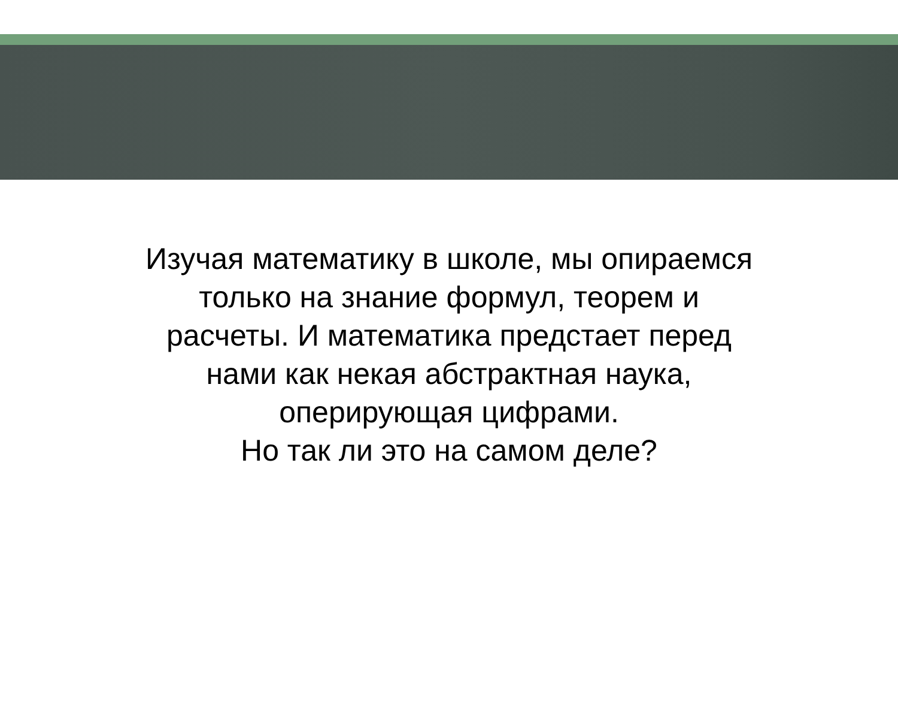Изучая математику в школе, мы опираемся
только на знание формул, теорем и
расчеты. И математика предстает перед
нами как некая абстрактная наука,
оперирующая цифрами.
Но так ли это на самом деле?